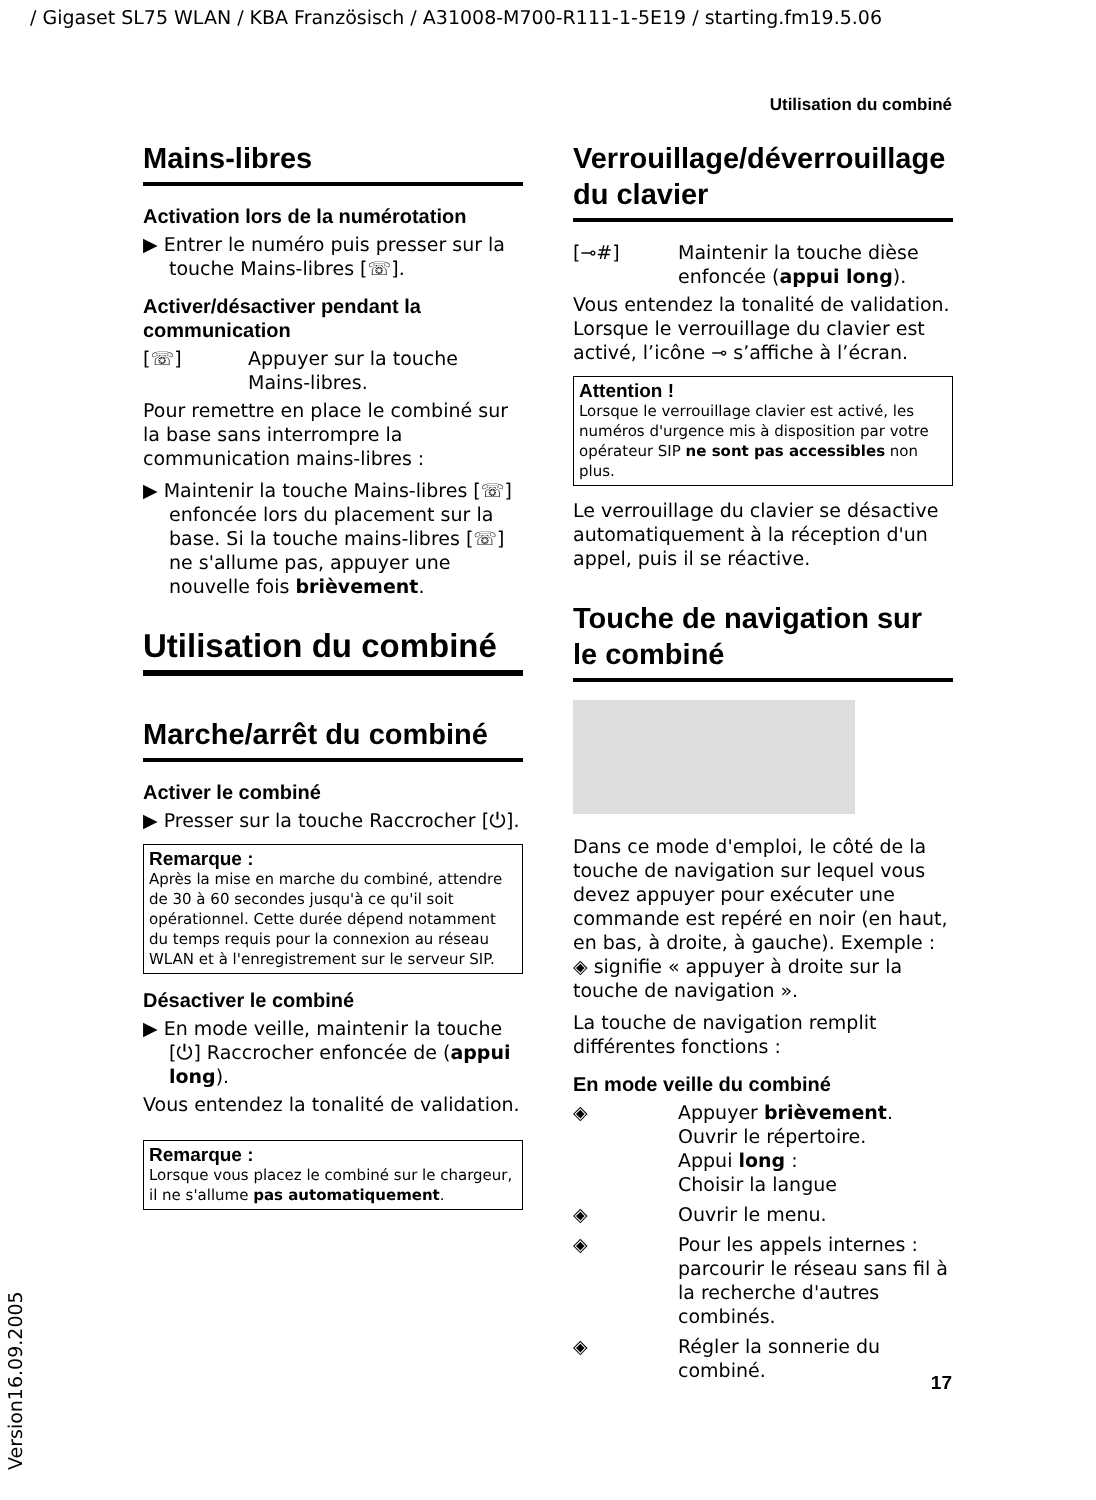/ Gigaset SL75 WLAN / KBA Französisch / A31008-M700-R111-1-5E19 / starting.fm19.5.06
Utilisation du combiné
Mains-libres
Activation lors de la numérotation
▶ Entrer le numéro puis presser sur la touche Mains-libres [☏].
Activer/désactiver pendant la communication
[☏] Appuyer sur la touche Mains-libres.
Pour remettre en place le combiné sur la base sans interrompre la communication mains-libres :
▶ Maintenir la touche Mains-libres [☏] enfoncée lors du placement sur la base. Si la touche mains-libres [☏] ne s'allume pas, appuyer une nouvelle fois brièvement.
Utilisation du combiné
Marche/arrêt du combiné
Activer le combiné
▶ Presser sur la touche Raccrocher [⏻].
Remarque :
Après la mise en marche du combiné, attendre de 30 à 60 secondes jusqu'à ce qu'il soit opérationnel. Cette durée dépend notamment du temps requis pour la connexion au réseau WLAN et à l'enregistrement sur le serveur SIP.
Désactiver le combiné
▶ En mode veille, maintenir la touche [⏻] Raccrocher enfoncée de (appui long).
Vous entendez la tonalité de validation.
Remarque :
Lorsque vous placez le combiné sur le chargeur, il ne s'allume pas automatiquement.
Verrouillage/déverrouillage
du clavier
[⊸#] Maintenir la touche dièse enfoncée (appui long).
Vous entendez la tonalité de validation. Lorsque le verrouillage du clavier est activé, l’icône ⊸ s’affiche à l’écran.
Attention !
Lorsque le verrouillage clavier est activé, les numéros d'urgence mis à disposition par votre opérateur SIP ne sont pas accessibles non plus.
Le verrouillage du clavier se désactive automatiquement à la réception d'un appel, puis il se réactive.
Touche de navigation sur
le combiné
Dans ce mode d'emploi, le côté de la touche de navigation sur lequel vous devez appuyer pour exécuter une commande est repéré en noir (en haut, en bas, à droite, à gauche). Exemple : ◈ signifie « appuyer à droite sur la touche de navigation ».
La touche de navigation remplit différentes fonctions :
En mode veille du combiné
◈ Appuyer brièvement.
Ouvrir le répertoire.
Appui long :
Choisir la langue
◈ Ouvrir le menu.
◈ Pour les appels internes : parcourir le réseau sans fil à la recherche d'autres combinés.
◈ Régler la sonnerie du combiné.
17
Version16.09.2005